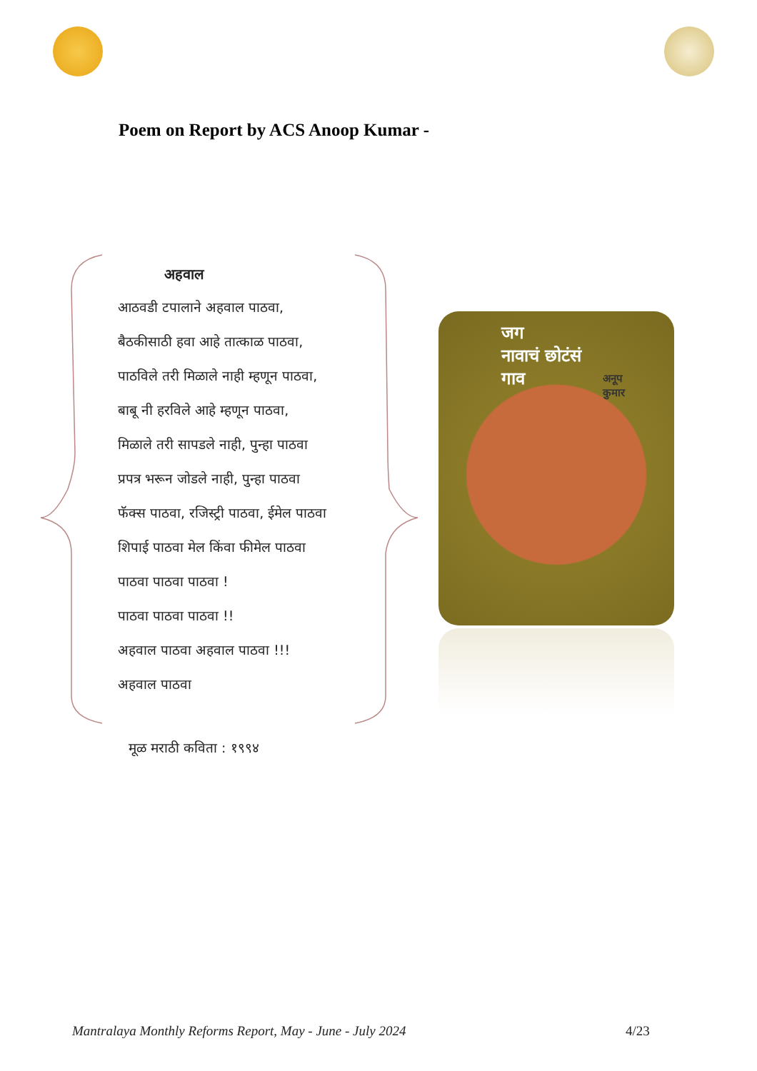Poem on Report by ACS Anoop Kumar -
अहवाल
आठवडी टपालाने अहवाल पाठवा,
बैठकीसाठी हवा आहे तात्काळ पाठवा,
पाठविले तरी मिळाले नाही म्हणून पाठवा,
बाबू नी हरविले आहे म्हणून पाठवा,
मिळाले तरी सापडले नाही, पुन्हा पाठवा
प्रपत्र भरून जोडले नाही, पुन्हा पाठवा
फॅक्स पाठवा, रजिस्ट्री पाठवा, ईमेल पाठवा
शिपाई पाठवा मेल किंवा फीमेल पाठवा
पाठवा पाठवा पाठवा !
पाठवा पाठवा पाठवा !!
अहवाल पाठवा अहवाल पाठवा !!!
अहवाल पाठवा
जग
नावाचं छोटंसं
गाव
अनूप
कुमार
मूळ मराठी कविता : १९९४
Mantralaya Monthly Reforms Report, May - June - July 2024
4/23